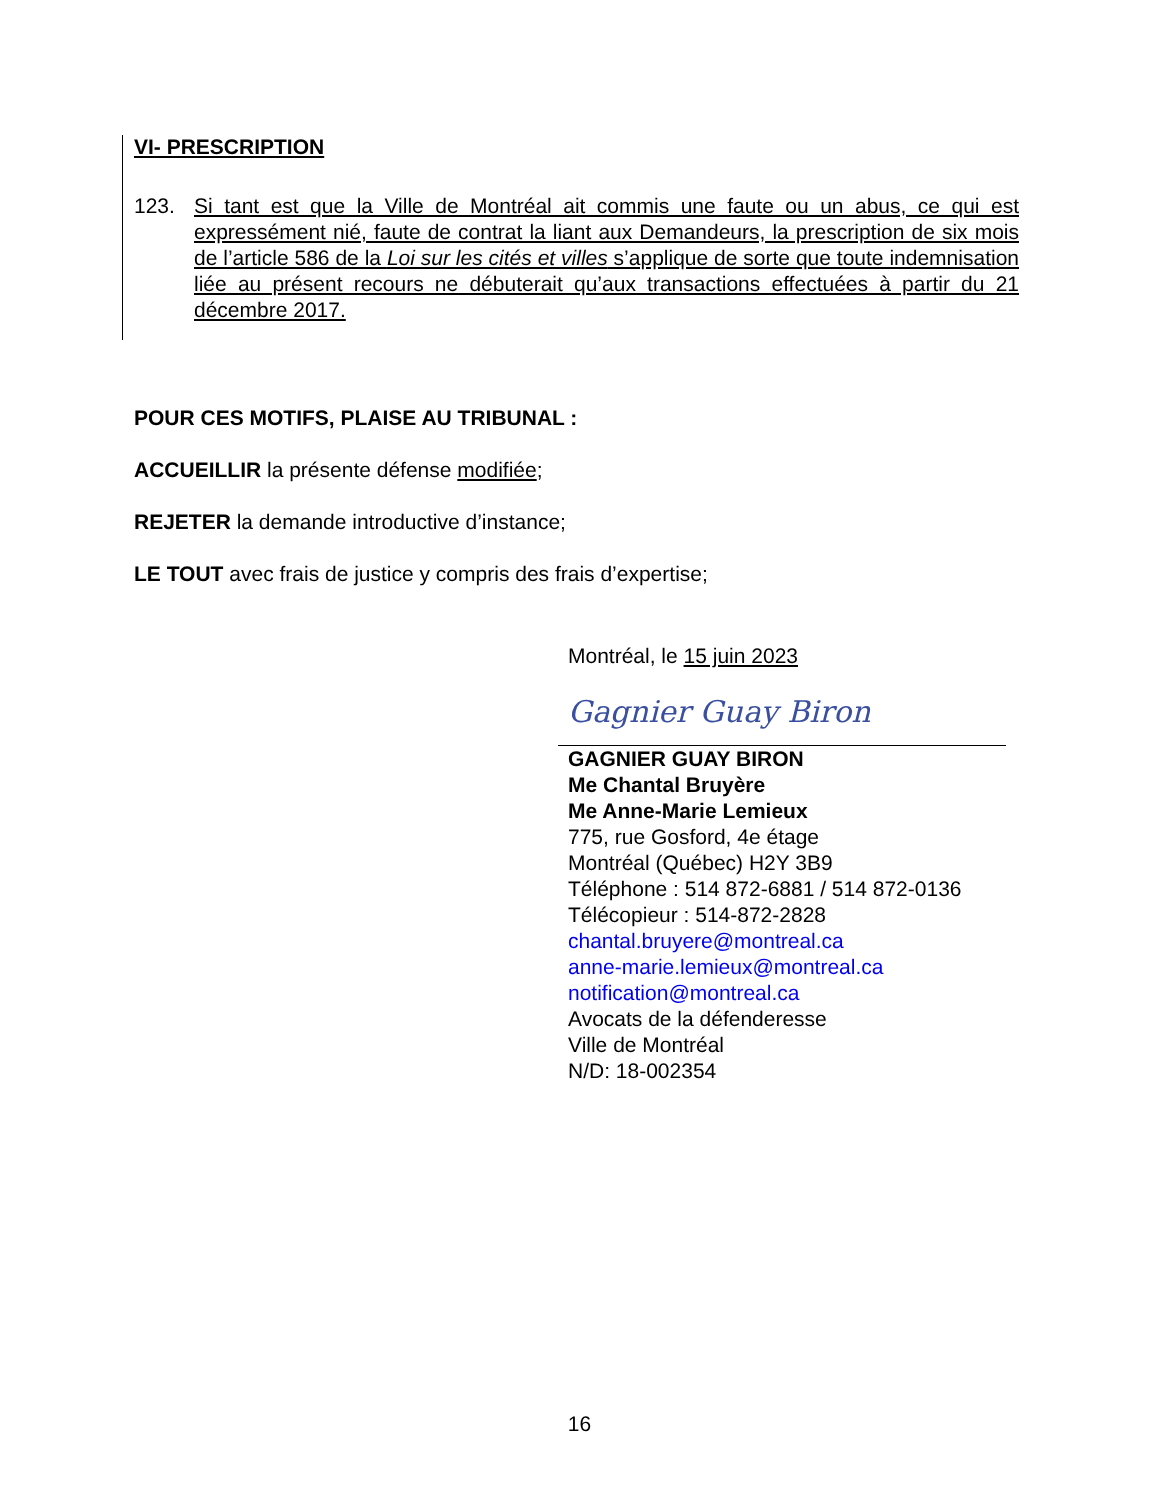VI- PRESCRIPTION
123. Si tant est que la Ville de Montréal ait commis une faute ou un abus, ce qui est expressément nié, faute de contrat la liant aux Demandeurs, la prescription de six mois de l’article 586 de la Loi sur les cités et villes s’applique de sorte que toute indemnisation liée au présent recours ne débuterait qu’aux transactions effectuées à partir du 21 décembre 2017.
POUR CES MOTIFS, PLAISE AU TRIBUNAL :
ACCUEILLIR la présente défense modifiée;
REJETER la demande introductive d’instance;
LE TOUT avec frais de justice y compris des frais d’expertise;
Montréal, le 15 juin 2023
Gagnier Guay Biron
GAGNIER GUAY BIRON
Me Chantal Bruyère
Me Anne-Marie Lemieux
775, rue Gosford, 4e étage
Montréal (Québec) H2Y 3B9
Téléphone : 514 872-6881 / 514 872-0136
Télécopieur : 514-872-2828
chantal.bruyere@montreal.ca
anne-marie.lemieux@montreal.ca
notification@montreal.ca
Avocats de la défenderesse
Ville de Montréal
N/D: 18-002354
16